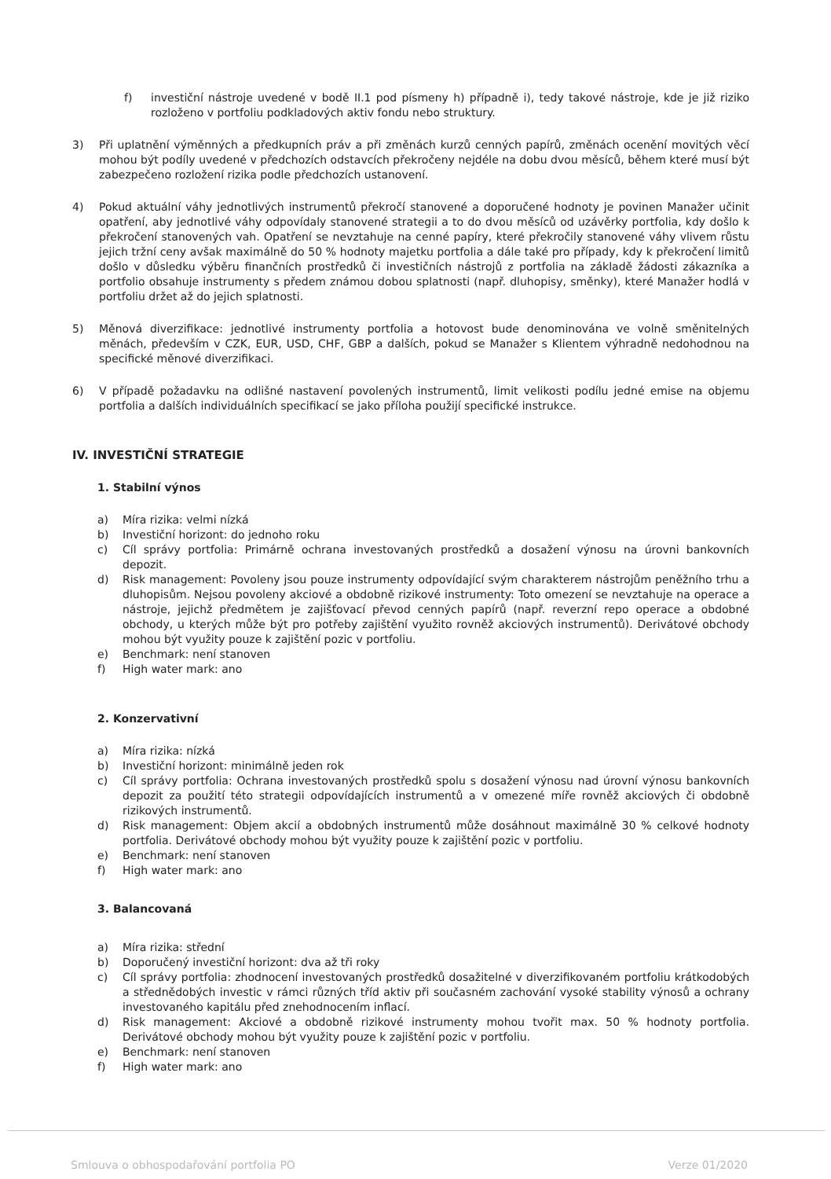f) investiční nástroje uvedené v bodě II.1 pod písmeny h) případně i), tedy takové nástroje, kde je již riziko rozloženo v portfoliu podkladových aktiv fondu nebo struktury.
3) Při uplatnění výměnných a předkupních práv a při změnách kurzů cenných papírů, změnách ocenění movitých věcí mohou být podíly uvedené v předchozích odstavcích překročeny nejdéle na dobu dvou měsíců, během které musí být zabezpečeno rozložení rizika podle předchozích ustanovení.
4) Pokud aktuální váhy jednotlivých instrumentů překročí stanovené a doporučené hodnoty je povinen Manažer učinit opatření, aby jednotlivé váhy odpovídaly stanovené strategii a to do dvou měsíců od uzávěrky portfolia, kdy došlo k překročení stanovených vah. Opatření se nevztahuje na cenné papíry, které překročily stanovené váhy vlivem růstu jejich tržní ceny avšak maximálně do 50 % hodnoty majetku portfolia a dále také pro případy, kdy k překročení limitů došlo v důsledku výběru finančních prostředků či investičních nástrojů z portfolia na základě žádosti zákazníka a portfolio obsahuje instrumenty s předem známou dobou splatnosti (např. dluhopisy, směnky), které Manažer hodlá v portfoliu držet až do jejich splatnosti.
5) Měnová diverzifikace: jednotlivé instrumenty portfolia a hotovost bude denominována ve volně směnitelných měnách, především v CZK, EUR, USD, CHF, GBP a dalších, pokud se Manažer s Klientem výhradně nedohodnou na specifické měnové diverzifikaci.
6) V případě požadavku na odlišné nastavení povolených instrumentů, limit velikosti podílu jedné emise na objemu portfolia a dalších individuálních specifikací se jako příloha použijí specifické instrukce.
IV. INVESTIČNÍ STRATEGIE
1. Stabilní výnos
a) Míra rizika: velmi nízká
b) Investiční horizont: do jednoho roku
c) Cíl správy portfolia: Primárně ochrana investovaných prostředků a dosažení výnosu na úrovni bankovních depozit.
d) Risk management: Povoleny jsou pouze instrumenty odpovídající svým charakterem nástrojům peněžního trhu a dluhopisům. Nejsou povoleny akciové a obdobně rizikové instrumenty: Toto omezení se nevztahuje na operace a nástroje, jejichž předmětem je zajišťovací převod cenných papírů (např. reverzní repo operace a obdobné obchody, u kterých může být pro potřeby zajištění využito rovněž akciových instrumentů). Derivátové obchody mohou být využity pouze k zajištění pozic v portfoliu.
e) Benchmark: není stanoven
f) High water mark: ano
2. Konzervativní
a) Míra rizika: nízká
b) Investiční horizont: minimálně jeden rok
c) Cíl správy portfolia: Ochrana investovaných prostředků spolu s dosažení výnosu nad úrovní výnosu bankovních depozit za použití této strategii odpovídajících instrumentů a v omezené míře rovněž akciových či obdobně rizikových instrumentů.
d) Risk management: Objem akcií a obdobných instrumentů může dosáhnout maximálně 30 % celkové hodnoty portfolia. Derivátové obchody mohou být využity pouze k zajištění pozic v portfoliu.
e) Benchmark: není stanoven
f) High water mark: ano
3. Balancovaná
a) Míra rizika: střední
b) Doporučený investiční horizont: dva až tři roky
c) Cíl správy portfolia: zhodnocení investovaných prostředků dosažitelné v diverzifikovaném portfoliu krátkodobých a střednědobých investic v rámci různých tříd aktiv při současném zachování vysoké stability výnosů a ochrany investovaného kapitálu před znehodnocením inflací.
d) Risk management: Akciové a obdobně rizikové instrumenty mohou tvořit max. 50 % hodnoty portfolia. Derivátové obchody mohou být využity pouze k zajištění pozic v portfoliu.
e) Benchmark: není stanoven
f) High water mark: ano
Smlouva o obhospodařování portfolia PO Verze 01/2020